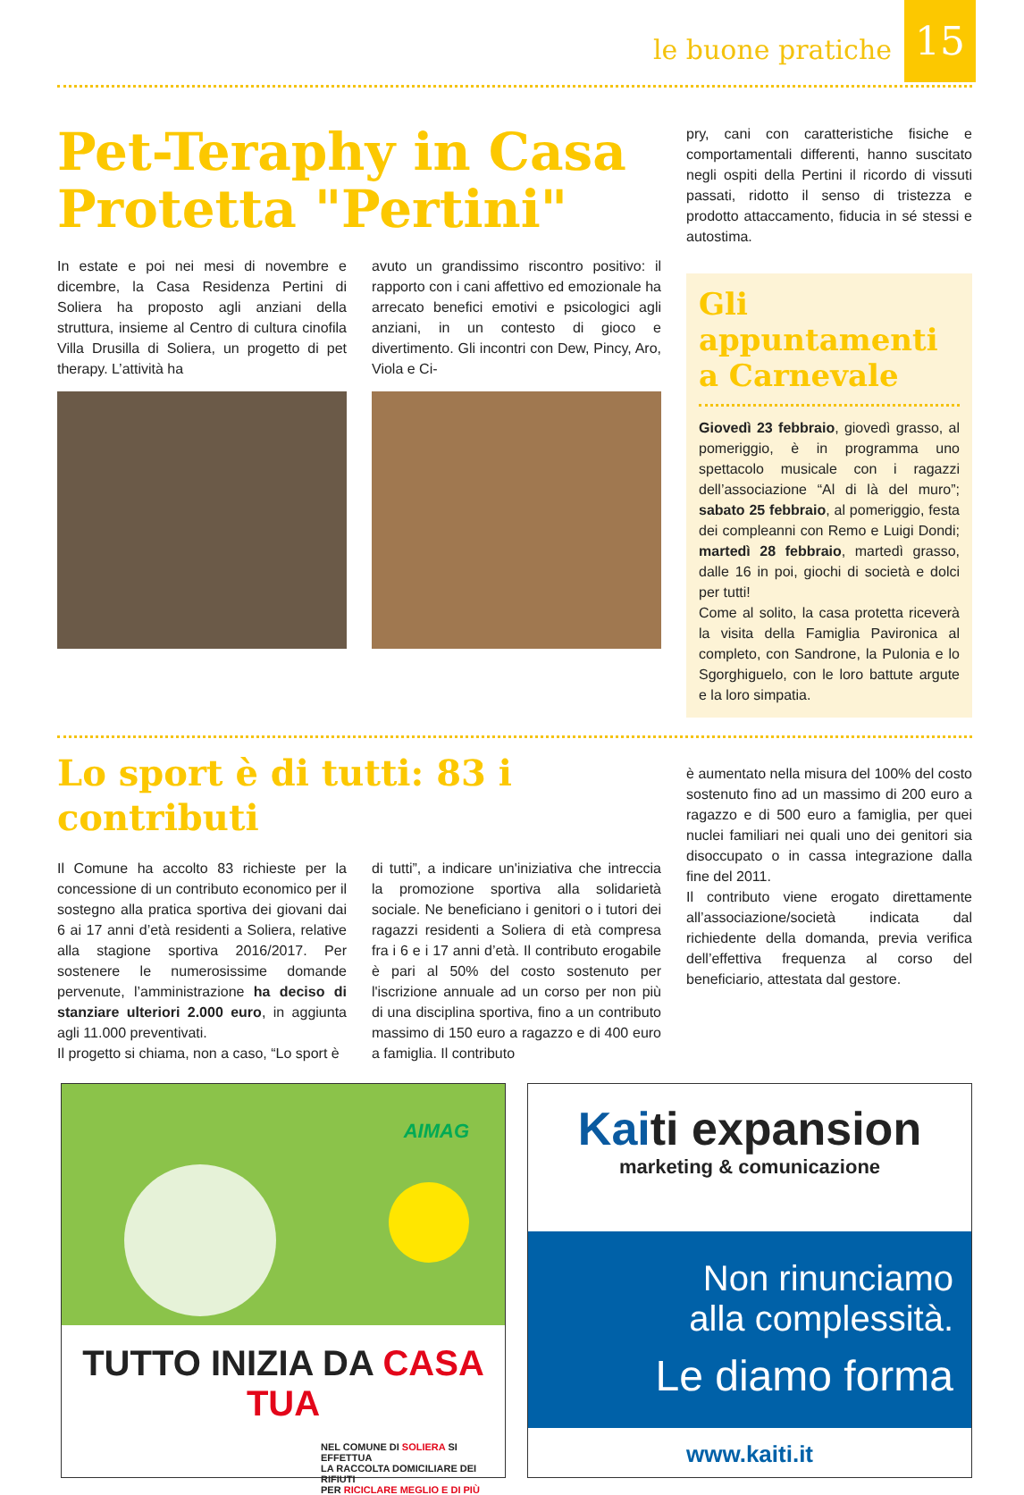le buone pratiche
15
Pet-Teraphy in Casa Protetta "Pertini"
In estate e poi nei mesi di novembre e dicembre, la Casa Residenza Pertini di Soliera ha proposto agli anziani della struttura, insieme al Centro di cultura cinofila Villa Drusilla di Soliera, un progetto di pet therapy. L’attività ha
avuto un grandissimo riscontro positivo: il rapporto con i cani affettivo ed emozionale ha arrecato benefici emotivi e psicologici agli anziani, in un contesto di gioco e divertimento. Gli incontri con Dew, Pincy, Aro, Viola e Ci-
pry, cani con caratteristiche fisiche e comportamentali differenti, hanno suscitato negli ospiti della Pertini il ricordo di vissuti passati, ridotto il senso di tristezza e prodotto attaccamento, fiducia in sé stessi e autostima.
Gli appuntamenti a Carnevale
Giovedì 23 febbraio, giovedì grasso, al pomeriggio, è in programma uno spettacolo musicale con i ragazzi dell’associazione “Al di là del muro”; sabato 25 febbraio, al pomeriggio, festa dei compleanni con Remo e Luigi Dondi; martedì 28 febbraio, martedì grasso, dalle 16 in poi, giochi di società e dolci per tutti!
Come al solito, la casa protetta riceverà la visita della Famiglia Pavironica al completo, con Sandrone, la Pulonia e lo Sgorghiguelo, con le loro battute argute e la loro simpatia.
Lo sport è di tutti: 83 i contributi
Il Comune ha accolto 83 richieste per la concessione di un contributo economico per il sostegno alla pratica sportiva dei giovani dai 6 ai 17 anni d’età residenti a Soliera, relative alla stagione sportiva 2016/2017. Per sostenere le numerosissime domande pervenute, l’amministrazione ha deciso di stanziare ulteriori 2.000 euro, in aggiunta agli 11.000 preventivati.
Il progetto si chiama, non a caso, “Lo sport è
di tutti”, a indicare un'iniziativa che intreccia la promozione sportiva alla solidarietà sociale. Ne beneficiano i genitori o i tutori dei ragazzi residenti a Soliera di età compresa fra i 6 e i 17 anni d’età. Il contributo erogabile è pari al 50% del costo sostenuto per l'iscrizione annuale ad un corso per non più di una disciplina sportiva, fino a un contributo massimo di 150 euro a ragazzo e di 400 euro a famiglia. Il contributo
è aumentato nella misura del 100% del costo sostenuto fino ad un massimo di 200 euro a ragazzo e di 500 euro a famiglia, per quei nuclei familiari nei quali uno dei genitori sia disoccupato o in cassa integrazione dalla fine del 2011.
Il contributo viene erogato direttamente all’associazione/società indicata dal richiedente della domanda, previa verifica dell’effettiva frequenza al corso del beneficiario, attestata dal gestore.
AIMAG
TUTTO INIZIA DA CASA TUA
NEL COMUNE DI SOLIERA SI EFFETTUA
LA RACCOLTA DOMICILIARE DEI RIFIUTI
PER RICICLARE MEGLIO E DI PIÙ
Kaiti expansion
marketing & comunicazione
Non rinunciamo
alla complessità.
Le diamo forma
www.kaiti.it